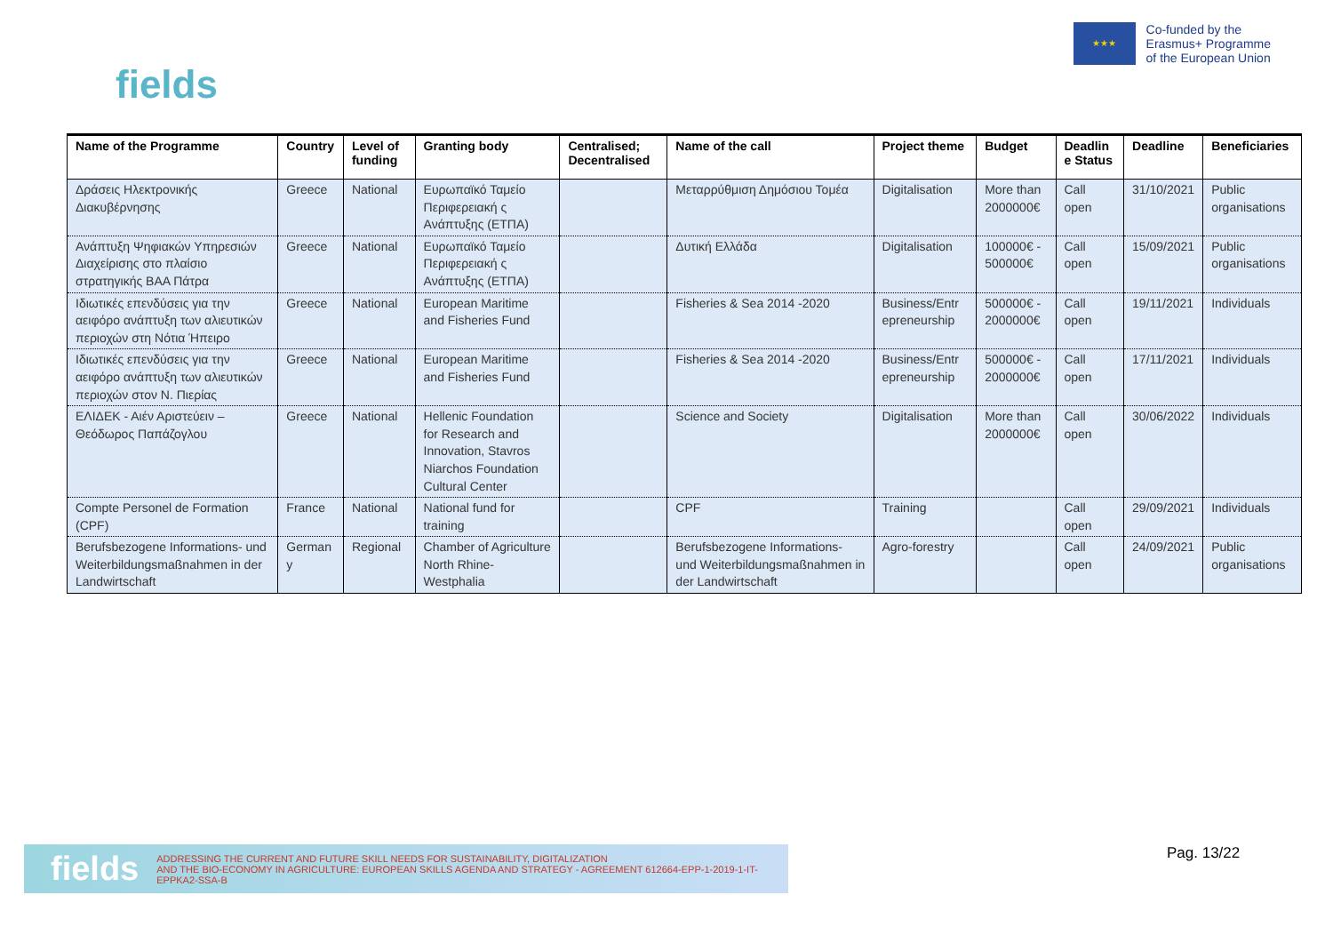fields
★★★
Co-funded by the
Erasmus+ Programme
of the European Union
| Name of the Programme | Country | Level of funding | Granting body | Centralised; Decentralised | Name of the call | Project theme | Budget | Deadlin e Status | Deadline | Beneficiaries |
| --- | --- | --- | --- | --- | --- | --- | --- | --- | --- | --- |
| Δράσεις Ηλεκτρονικής Διακυβέρνησης | Greece | National | Ευρωπαϊκό Ταμείο Περιφερειακή ς Ανάπτυξης (ΕΤΠΑ) | | Μεταρρύθμιση Δημόσιου Τομέα | Digitalisation | More than 2000000€ | Call open | 31/10/2021 | Public organisations |
| Ανάπτυξη Ψηφιακών Υπηρεσιών Διαχείρισης στο πλαίσιο στρατηγικής ΒΑΑ Πάτρα | Greece | National | Ευρωπαϊκό Ταμείο Περιφερειακή ς Ανάπτυξης (ΕΤΠΑ) | | Δυτική Ελλάδα | Digitalisation | 100000€ - 500000€ | Call open | 15/09/2021 | Public organisations |
| Ιδιωτικές επενδύσεις για την αειφόρο ανάπτυξη των αλιευτικών περιοχών στη Νότια Ήπειρο | Greece | National | European Maritime and Fisheries Fund | | Fisheries & Sea 2014 -2020 | Business/Entr epreneurship | 500000€ - 2000000€ | Call open | 19/11/2021 | Individuals |
| Ιδιωτικές επενδύσεις για την αειφόρο ανάπτυξη των αλιευτικών περιοχών στον Ν. Πιερίας | Greece | National | European Maritime and Fisheries Fund | | Fisheries & Sea 2014 -2020 | Business/Entr epreneurship | 500000€ - 2000000€ | Call open | 17/11/2021 | Individuals |
| ΕΛΙΔΕΚ - Αιέν Αριστεύειν – Θεόδωρος Παπάζογλου | Greece | National | Hellenic Foundation for Research and Innovation, Stavros Niarchos Foundation Cultural Center | | Science and Society | Digitalisation | More than 2000000€ | Call open | 30/06/2022 | Individuals |
| Compte Personel de Formation (CPF) | France | National | National fund for training | | CPF | Training | | Call open | 29/09/2021 | Individuals |
| Berufsbezogene Informations- und Weiterbildungsmaßnahmen in der Landwirtschaft | German y | Regional | Chamber of Agriculture North Rhine-Westphalia | | Berufsbezogene Informations- und Weiterbildungsmaßnahmen in der Landwirtschaft | Agro-forestry | | Call open | 24/09/2021 | Public organisations |
fields ADDRESSING THE CURRENT AND FUTURE SKILL NEEDS FOR SUSTAINABILITY, DIGITALIZATION
AND THE BIO-ECONOMY IN AGRICULTURE: EUROPEAN SKILLS AGENDA AND STRATEGY - AGREEMENT 612664-EPP-1-2019-1-IT-EPPKA2-SSA-B
Pag. 13/22